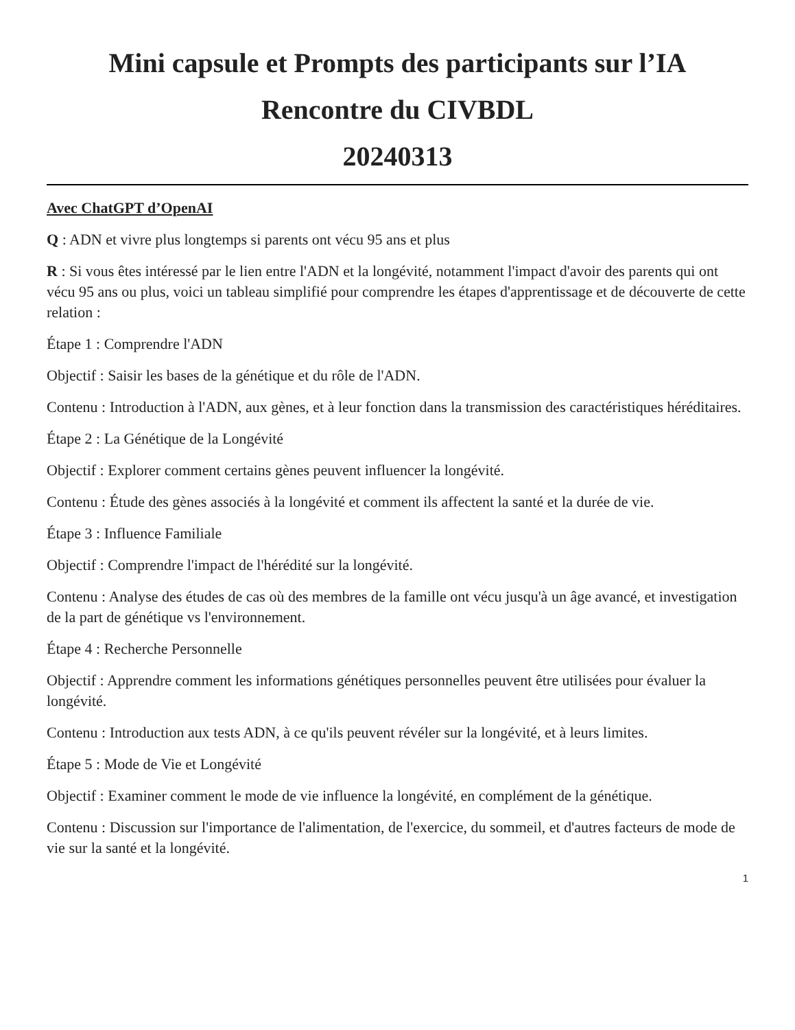Mini capsule et Prompts des participants sur l’IA
Rencontre du CIVBDL
20240313
Avec ChatGPT d’OpenAI
Q : ADN et vivre plus longtemps si parents ont vécu 95 ans et plus
R : Si vous êtes intéressé par le lien entre l'ADN et la longévité, notamment l'impact d'avoir des parents qui ont vécu 95 ans ou plus, voici un tableau simplifié pour comprendre les étapes d'apprentissage et de découverte de cette relation :
Étape 1 : Comprendre l'ADN
Objectif : Saisir les bases de la génétique et du rôle de l'ADN.
Contenu : Introduction à l'ADN, aux gènes, et à leur fonction dans la transmission des caractéristiques héréditaires.
Étape 2 : La Génétique de la Longévité
Objectif : Explorer comment certains gènes peuvent influencer la longévité.
Contenu : Étude des gènes associés à la longévité et comment ils affectent la santé et la durée de vie.
Étape 3 : Influence Familiale
Objectif : Comprendre l'impact de l'hérédité sur la longévité.
Contenu : Analyse des études de cas où des membres de la famille ont vécu jusqu'à un âge avancé, et investigation de la part de génétique vs l'environnement.
Étape 4 : Recherche Personnelle
Objectif : Apprendre comment les informations génétiques personnelles peuvent être utilisées pour évaluer la longévité.
Contenu : Introduction aux tests ADN, à ce qu'ils peuvent révéler sur la longévité, et à leurs limites.
Étape 5 : Mode de Vie et Longévité
Objectif : Examiner comment le mode de vie influence la longévité, en complément de la génétique.
Contenu : Discussion sur l'importance de l'alimentation, de l'exercice, du sommeil, et d'autres facteurs de mode de vie sur la santé et la longévité.
1